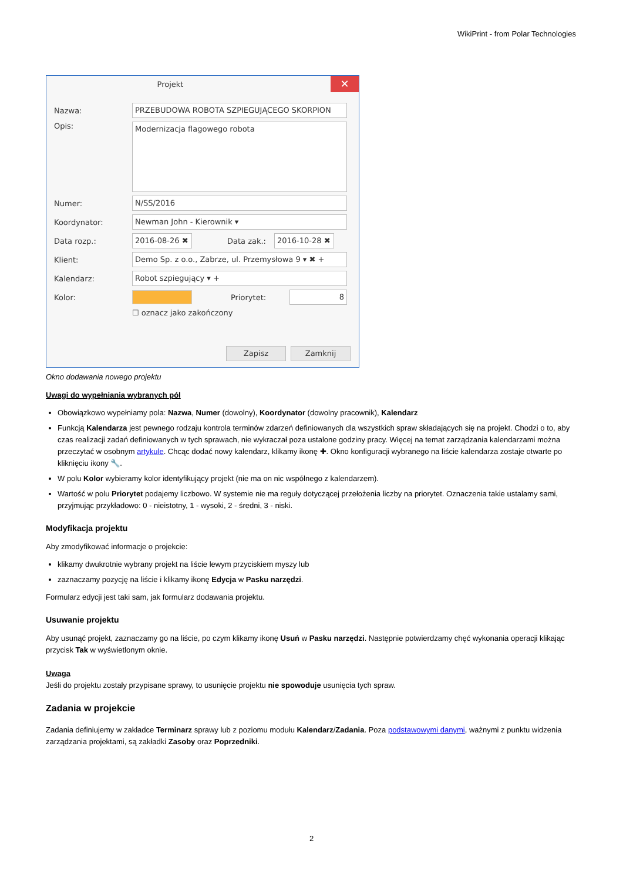WikiPrint - from Polar Technologies
Projekt
✕
Nazwa: PRZEBUDOWA ROBOTA SZPIEGUJĄCEGO SKORPION
Opis: Modernizacja flagowego robota
Numer: N/SS/2016
Koordynator: Newman John - Kierownik ▾
Data rozp.: 2016-08-26 ✖ Data zak.: 2016-10-28 ✖
Klient: Demo Sp. z o.o., Zabrze, ul. Przemysłowa 9 ▾ ✖ +
Kalendarz: Robot szpiegujący ▾ +
Kolor: Priorytet: 8
☐ oznacz jako zakończony
Zapisz Zamknij
Okno dodawania nowego projektu
Uwagi do wypełniania wybranych pól
Obowiązkowo wypełniamy pola: Nazwa, Numer (dowolny), Koordynator (dowolny pracownik), Kalendarz
Funkcją Kalendarza jest pewnego rodzaju kontrola terminów zdarzeń definiowanych dla wszystkich spraw składających się na projekt. Chodzi o to, aby czas realizacji zadań definiowanych w tych sprawach, nie wykraczał poza ustalone godziny pracy. Więcej na temat zarządzania kalendarzami można przeczytać w osobnym artykule. Chcąc dodać nowy kalendarz, klikamy ikonę ✚. Okno konfiguracji wybranego na liście kalendarza zostaje otwarte po kliknięciu ikony 🔧.
W polu Kolor wybieramy kolor identyfikujący projekt (nie ma on nic wspólnego z kalendarzem).
Wartość w polu Priorytet podajemy liczbowo. W systemie nie ma reguły dotyczącej przełożenia liczby na priorytet. Oznaczenia takie ustalamy sami, przyjmując przykładowo: 0 - nieistotny, 1 - wysoki, 2 - średni, 3 - niski.
Modyfikacja projektu
Aby zmodyfikować informacje o projekcie:
klikamy dwukrotnie wybrany projekt na liście lewym przyciskiem myszy lub
zaznaczamy pozycję na liście i klikamy ikonę Edycja w Pasku narzędzi.
Formularz edycji jest taki sam, jak formularz dodawania projektu.
Usuwanie projektu
Aby usunąć projekt, zaznaczamy go na liście, po czym klikamy ikonę Usuń w Pasku narzędzi. Następnie potwierdzamy chęć wykonania operacji klikając przycisk Tak w wyświetlonym oknie.
Uwaga
Jeśli do projektu zostały przypisane sprawy, to usunięcie projektu nie spowoduje usunięcia tych spraw.
Zadania w projekcie
Zadania definiujemy w zakładce Terminarz sprawy lub z poziomu modułu Kalendarz/Zadania. Poza podstawowymi danymi, ważnymi z punktu widzenia zarządzania projektami, są zakładki Zasoby oraz Poprzedniki.
2